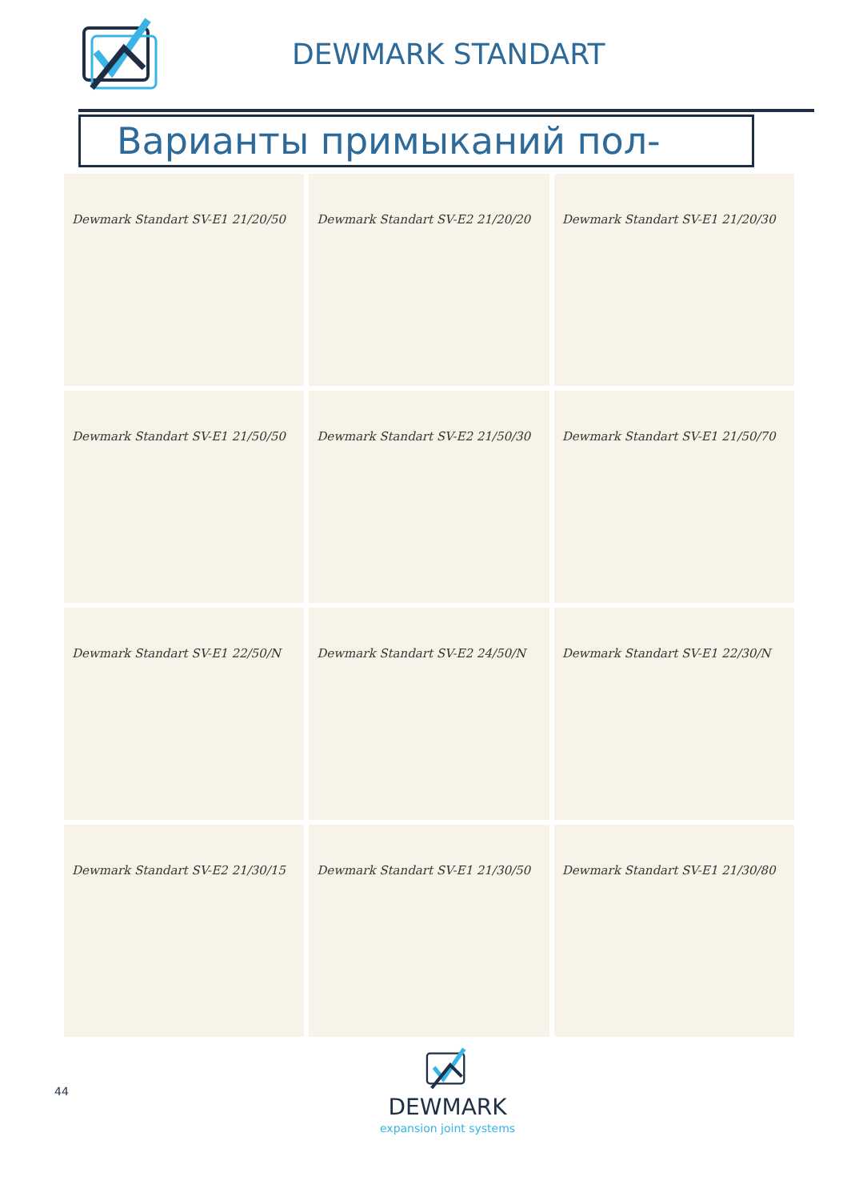DEWMARK STANDART
Варианты примыканий пол-стена
Dewmark Standart SV-E1 21/20/50
Dewmark Standart SV-E2 21/20/20
Dewmark Standart SV-E1 21/20/30
Dewmark Standart SV-E1 21/50/50
Dewmark Standart SV-E2 21/50/30
Dewmark Standart SV-E1 21/50/70
Dewmark Standart SV-E1 22/50/N
Dewmark Standart SV-E2 24/50/N
Dewmark Standart SV-E1 22/30/N
Dewmark Standart SV-E2 21/30/15
Dewmark Standart SV-E1 21/30/50
Dewmark Standart SV-E1 21/30/80
44
DEWMARK
expansion joint systems